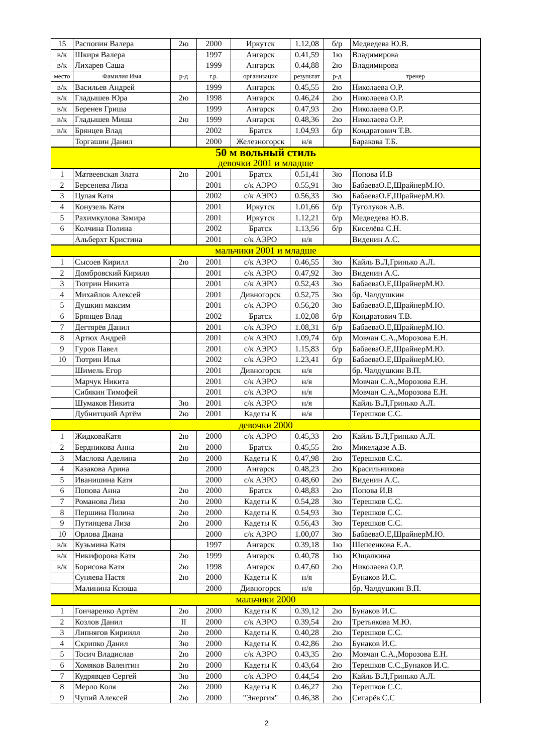| 15 | Распопин Валера | 2ю | 2000 | Иркутск | 1.12,08 | б/р | Медведева Ю.В. |
| в/к | Шкиря Валера | | 1997 | Ангарск | 0.41,59 | 1ю | Владимирова |
| в/к | Лихарев Саша | | 1999 | Ангарск | 0.44,88 | 2ю | Владимирова |
| место | Фамилия Имя | р-д | г.р. | организация | результат | р-д | тренер |
| в/к | Васильев Андрей | | 1999 | Ангарск | 0.45,55 | 2ю | Николаева О.Р. |
| в/к | Гладышев Юра | 2ю | 1998 | Ангарск | 0.46,24 | 2ю | Николаева О.Р. |
| в/к | Беренев Гриша | | 1999 | Ангарск | 0.47,93 | 2ю | Николаева О.Р. |
| в/к | Гладышев Миша | 2ю | 1999 | Ангарск | 0.48,36 | 2ю | Николаева О.Р. |
| в/к | Брянцев Влад | | 2002 | Братск | 1.04,93 | б/р | Кондратович Т.В. |
| | Торгашин Данил | | 2000 | Железногорск | н/я | | Баракова Т.Б. |
| 50 м вольный стиль девочки 2001 и младше | | | | | | | |
| 1 | Матвеевская Злата | 2ю | 2001 | Братск | 0.51,41 | 3ю | Попова И.В |
| 2 | Берсенева Лиза | | 2001 | с/к АЭРО | 0.55,91 | 3ю | БабаеваО.Е,ШрайнерМ.Ю. |
| 3 | Цулая Катя | | 2002 | с/к АЭРО | 0.56,33 | 3ю | БабаеваО.Е,ШрайнерМ.Ю. |
| 4 | Конузель Катя | | 2001 | Иркутск | 1.01,66 | б/р | Туголуков А.В. |
| 5 | Рахимкулова Замира | | 2001 | Иркутск | 1.12,21 | б/р | Медведева Ю.В. |
| 6 | Колчина Полина | | 2002 | Братск | 1.13,56 | б/р | Киселёва С.Н. |
| | Альберхт Кристина | | 2001 | с/к АЭРО | н/я | | Виденин А.С. |
| мальчики 2001 и младше | | | | | | | |
| 1 | Сысоев Кирилл | 2ю | 2001 | с/к АЭРО | 0.46,55 | 3ю | Кайль В.Л,Гринько А.Л. |
| 2 | Домбровский Кирилл | | 2001 | с/к АЭРО | 0.47,92 | 3ю | Виденин А.С. |
| 3 | Тютрин Никита | | 2001 | с/к АЭРО | 0.52,43 | 3ю | БабаеваО.Е,ШрайнерМ.Ю. |
| 4 | Михайлов Алексей | | 2001 | Дивногорск | 0.52,75 | 3ю | бр. Чалдушкин |
| 5 | Душкин максим | | 2001 | с/к АЭРО | 0.56,20 | 3ю | БабаеваО.Е,ШрайнерМ.Ю. |
| 6 | Брянцев Влад | | 2002 | Братск | 1.02,08 | б/р | Кондратович Т.В. |
| 7 | Дегтярёв Данил | | 2001 | с/к АЭРО | 1.08,31 | б/р | БабаеваО.Е,ШрайнерМ.Ю. |
| 8 | Артюх Андрей | | 2001 | с/к АЭРО | 1.09,74 | б/р | Мовчан С.А.,Морозова Е.Н. |
| 9 | Гуров Павел | | 2001 | с/к АЭРО | 1.15,83 | б/р | БабаеваО.Е,ШрайнерМ.Ю. |
| 10 | Тютрин Илья | | 2002 | с/к АЭРО | 1.23,41 | б/р | БабаеваО.Е,ШрайнерМ.Ю. |
| | Шимель Егор | | 2001 | Дивногорск | н/я | | бр. Чалдушкин В.П. |
| | Марчук Никита | | 2001 | с/к АЭРО | н/я | | Мовчан С.А.,Морозова Е.Н. |
| | Сибякин Тимофей | | 2001 | с/к АЭРО | н/я | | Мовчан С.А.,Морозова Е.Н. |
| | Шумаков Никита | 3ю | 2001 | с/к АЭРО | н/я | | Кайль В.Л,Гринько А.Л. |
| | Дубнитцкий Артём | 2ю | 2001 | Кадеты К | н/я | | Терешков С.С. |
| девочки 2000 | | | | | | | |
| 1 | ЖидковаКатя | 2ю | 2000 | с/к АЭРО | 0.45,33 | 2ю | Кайль В.Л,Гринько А.Л. |
| 2 | Бердникова Анна | 2ю | 2000 | Братск | 0.45,55 | 2ю | Микеладзе А.В. |
| 3 | Маслова Аделина | 2ю | 2000 | Кадеты К | 0.47,98 | 2ю | Терешков С.С. |
| 4 | Казакова Арина | | 2000 | Ангарск | 0.48,23 | 2ю | Красильникова |
| 5 | Иванишина Катя | | 2000 | с/к АЭРО | 0.48,60 | 2ю | Виденин А.С. |
| 6 | Попова Анна | 2ю | 2000 | Братск | 0.48,83 | 2ю | Попова И.В |
| 7 | Романова Лиза | 2ю | 2000 | Кадеты К | 0.54,28 | 3ю | Терешков С.С. |
| 8 | Першина Полина | 2ю | 2000 | Кадеты К | 0.54,93 | 3ю | Терешков С.С. |
| 9 | Путинцева Лиза | 2ю | 2000 | Кадеты К | 0.56,43 | 3ю | Терешков С.С. |
| 10 | Орлова Диана | | 2000 | с/к АЭРО | 1.00,07 | 3ю | БабаеваО.Е,ШрайнерМ.Ю. |
| в/к | Кузьмина Катя | | 1997 | Ангарск | 0.39,18 | 1ю | Шепеенкова Е.А. |
| в/к | Никифорова Катя | 2ю | 1999 | Ангарск | 0.40,78 | 1ю | Ющалкина |
| в/к | Борисова Катя | 2ю | 1998 | Ангарск | 0.47,60 | 2ю | Николаева О.Р. |
| | Суняева Настя | 2ю | 2000 | Кадеты К | н/я | | Бунаков И.С. |
| | Малинина Ксюша | | 2000 | Дивногорск | н/я | | бр. Чалдушкин В.П. |
| мальчики 2000 | | | | | | | |
| 1 | Гончаренко Артём | 2ю | 2000 | Кадеты К | 0.39,12 | 2ю | Бунаков И.С. |
| 2 | Козлов Данил | II | 2000 | с/к АЭРО | 0.39,54 | 2ю | Третьякова М.Ю. |
| 3 | Липнягов Кириилл | 2ю | 2000 | Кадеты К | 0.40,28 | 2ю | Терешков С.С. |
| 4 | Скрипко Данил | 3ю | 2000 | Кадеты К | 0.42,86 | 2ю | Бунаков И.С. |
| 5 | Тосич Владислав | 2ю | 2000 | с/к АЭРО | 0.43,35 | 2ю | Мовчан С.А.,Морозова Е.Н. |
| 6 | Хомяков Валентин | 2ю | 2000 | Кадеты К | 0.43,64 | 2ю | Терешков С.С.,Бунаков И.С. |
| 7 | Кудрявцев Сергей | 3ю | 2000 | с/к АЭРО | 0.44,54 | 2ю | Кайль В.Л,Гринько А.Л. |
| 8 | Мерло Коля | 2ю | 2000 | Кадеты К | 0.46,27 | 2ю | Терешков С.С. |
| 9 | Чупий Алексей | 2ю | 2000 | "Энергия" | 0.46,38 | 2ю | Сигарёв С.С |
2